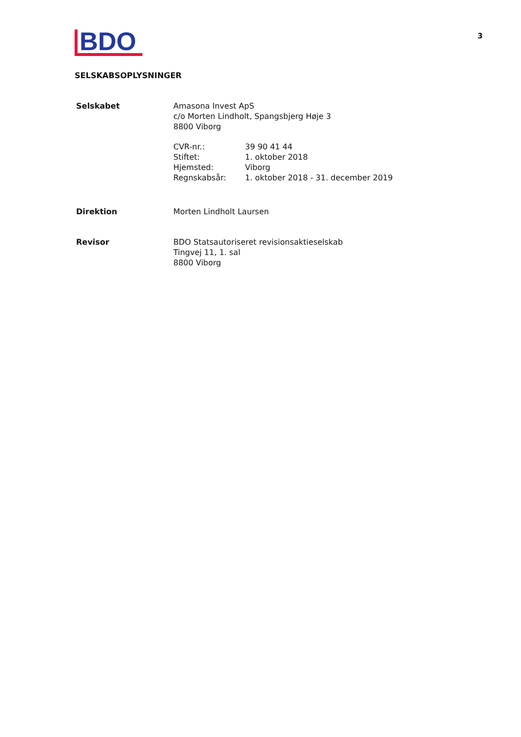BDO
3
SELSKABSOPLYSNINGER
Selskabet Amasona Invest ApS
c/o Morten Lindholt, Spangsbjerg Høje 3
8800 Viborg
CVR-nr.:
39 90 41 44
Stiftet:
1. oktober 2018
Hjemsted:
Viborg
Regnskabsår:
1. oktober 2018 - 31. december 2019
Direktion Morten Lindholt Laursen
Revisor BDO Statsautoriseret revisionsaktieselskab
Tingvej 11, 1. sal
8800 Viborg